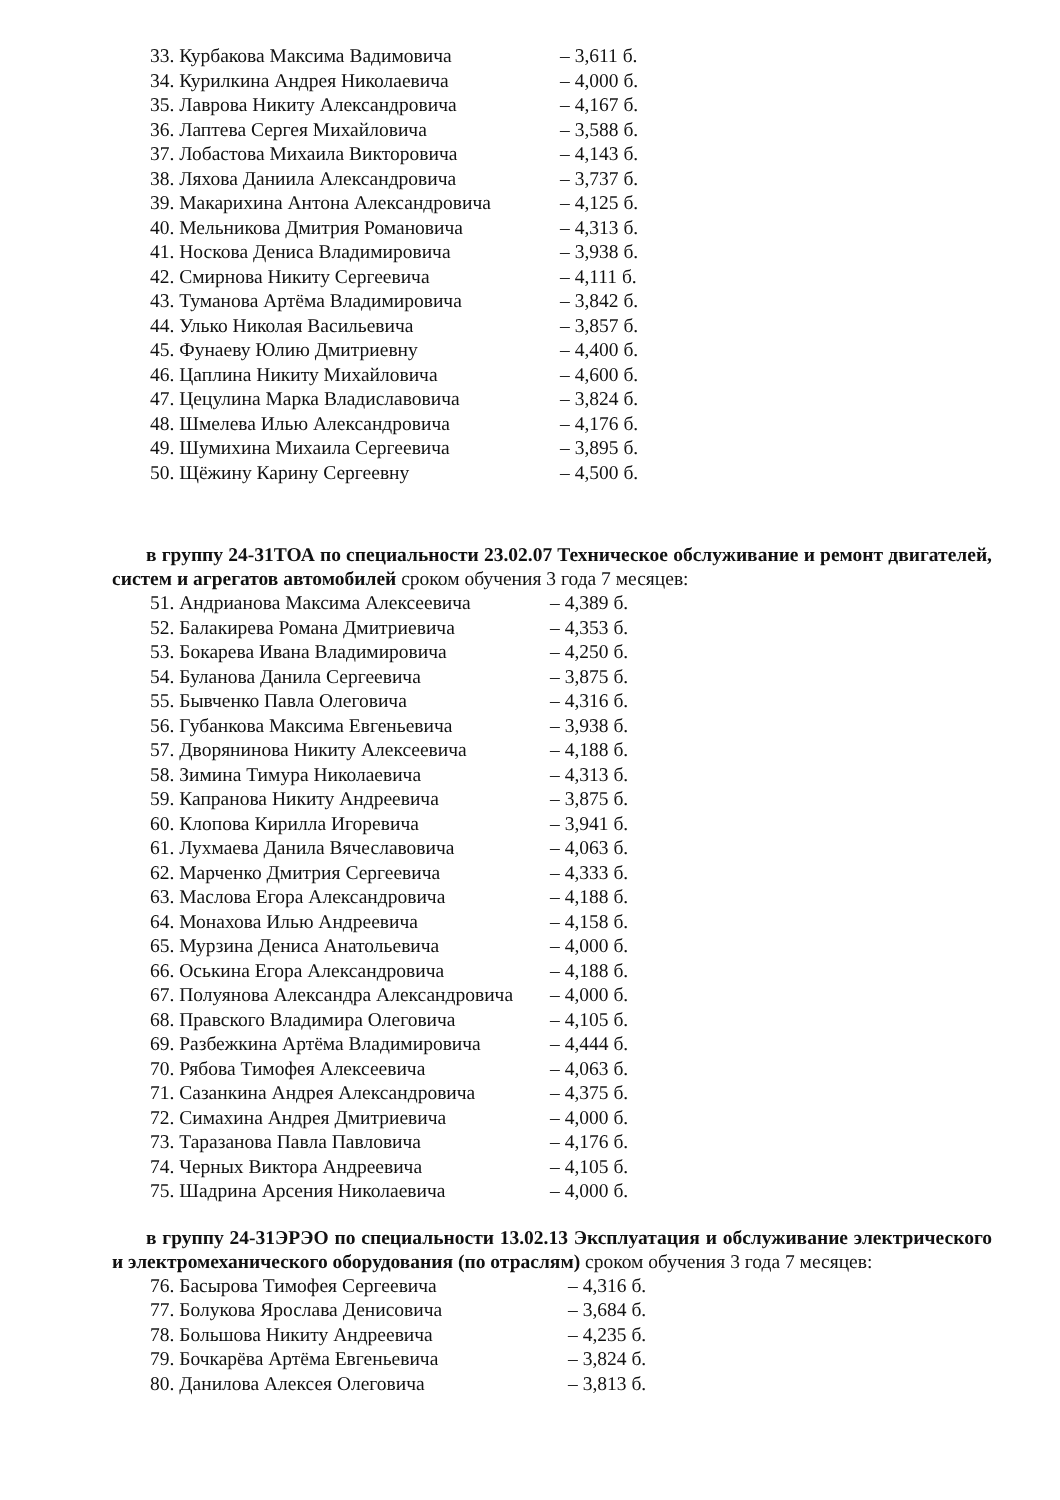| 33. Курбакова Максима Вадимовича | – 3,611 б. |
| 34. Курилкина Андрея Николаевича | – 4,000 б. |
| 35. Лаврова Никиту Александровича | – 4,167 б. |
| 36. Лаптева Сергея Михайловича | – 3,588 б. |
| 37. Лобастова Михаила Викторовича | – 4,143 б. |
| 38. Ляхова Даниила Александровича | – 3,737 б. |
| 39. Макарихина Антона Александровича | – 4,125 б. |
| 40. Мельникова Дмитрия Романовича | – 4,313 б. |
| 41. Носкова Дениса Владимировича | – 3,938 б. |
| 42. Смирнова Никиту Сергеевича | – 4,111 б. |
| 43. Туманова Артёма Владимировича | – 3,842 б. |
| 44. Улько Николая Васильевича | – 3,857 б. |
| 45. Фунаеву Юлию Дмитриевну | – 4,400 б. |
| 46. Цаплина Никиту Михайловича | – 4,600 б. |
| 47. Цецулина Марка Владиславовича | – 3,824 б. |
| 48. Шмелева Илью Александровича | – 4,176 б. |
| 49. Шумихина Михаила Сергеевича | – 3,895 б. |
| 50. Щёжину Карину Сергеевну | – 4,500 б. |
в группу 24-31ТОА по специальности 23.02.07 Техническое обслуживание и ремонт двигателей, систем и агрегатов автомобилей сроком обучения 3 года 7 месяцев:
| 51. Андрианова Максима Алексеевича | – 4,389 б. |
| 52. Балакирева Романа Дмитриевича | – 4,353 б. |
| 53. Бокарева Ивана Владимировича | – 4,250 б. |
| 54. Буланова Данила Сергеевича | – 3,875 б. |
| 55. Бывченко Павла Олеговича | – 4,316 б. |
| 56. Губанкова Максима Евгеньевича | – 3,938 б. |
| 57. Дворянинова Никиту Алексеевича | – 4,188 б. |
| 58. Зимина Тимура Николаевича | – 4,313 б. |
| 59. Капранова Никиту Андреевича | – 3,875 б. |
| 60. Клопова Кирилла Игоревича | – 3,941 б. |
| 61. Лухмаева Данила Вячеславовича | – 4,063 б. |
| 62. Марченко Дмитрия Сергеевича | – 4,333 б. |
| 63. Маслова Егора Александровича | – 4,188 б. |
| 64. Монахова Илью Андреевича | – 4,158 б. |
| 65. Мурзина Дениса Анатольевича | – 4,000 б. |
| 66. Оськина Егора Александровича | – 4,188 б. |
| 67. Полуянова Александра Александровича | – 4,000 б. |
| 68. Правского Владимира Олеговича | – 4,105 б. |
| 69. Разбежкина Артёма Владимировича | – 4,444 б. |
| 70. Рябова Тимофея Алексеевича | – 4,063 б. |
| 71. Сазанкина Андрея Александровича | – 4,375 б. |
| 72. Симахина Андрея Дмитриевича | – 4,000 б. |
| 73. Таразанова Павла Павловича | – 4,176 б. |
| 74. Черных Виктора Андреевича | – 4,105 б. |
| 75. Шадрина Арсения Николаевича | – 4,000 б. |
в группу 24-31ЭРЭО по специальности 13.02.13 Эксплуатация и обслуживание электрического и электромеханического оборудования (по отраслям) сроком обучения 3 года 7 месяцев:
| 76. Басырова Тимофея Сергеевича | – 4,316 б. |
| 77. Болукова Ярослава Денисовича | – 3,684 б. |
| 78. Большова Никиту Андреевича | – 4,235 б. |
| 79. Бочкарёва Артёма Евгеньевича | – 3,824 б. |
| 80. Данилова Алексея Олеговича | – 3,813 б. |